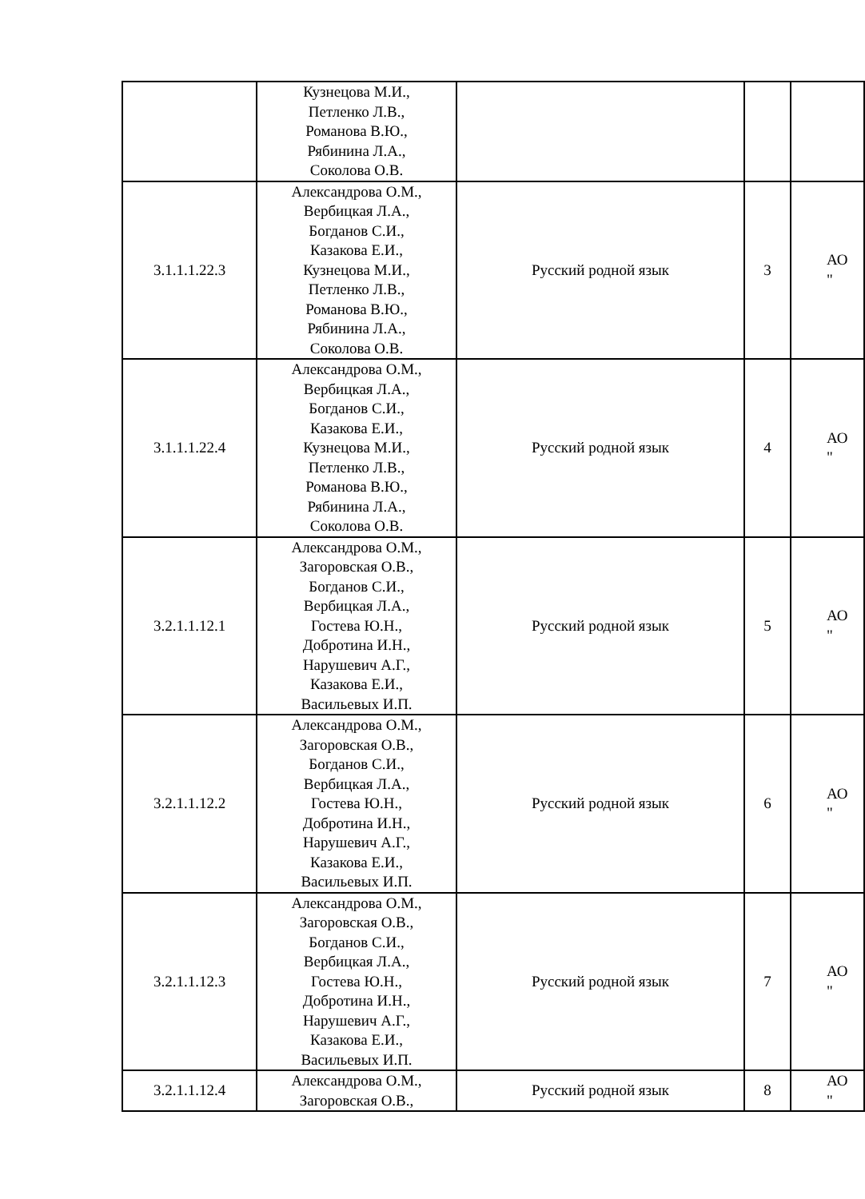| | Кузнецова М.И., Петленко Л.В., Романова В.Ю., Рябинина Л.А., Соколова О.В. | | | |
| 3.1.1.1.22.3 | Александрова О.М., Вербицкая Л.А., Богданов С.И., Казакова Е.И., Кузнецова М.И., Петленко Л.В., Романова В.Ю., Рябинина Л.А., Соколова О.В. | Русский родной язык | 3 | АО " |
| 3.1.1.1.22.4 | Александрова О.М., Вербицкая Л.А., Богданов С.И., Казакова Е.И., Кузнецова М.И., Петленко Л.В., Романова В.Ю., Рябинина Л.А., Соколова О.В. | Русский родной язык | 4 | АО " |
| 3.2.1.1.12.1 | Александрова О.М., Загоровская О.В., Богданов С.И., Вербицкая Л.А., Гостева Ю.Н., Добротина И.Н., Нарушевич А.Г., Казакова Е.И., Васильевых И.П. | Русский родной язык | 5 | АО " |
| 3.2.1.1.12.2 | Александрова О.М., Загоровская О.В., Богданов С.И., Вербицкая Л.А., Гостева Ю.Н., Добротина И.Н., Нарушевич А.Г., Казакова Е.И., Васильевых И.П. | Русский родной язык | 6 | АО " |
| 3.2.1.1.12.3 | Александрова О.М., Загоровская О.В., Богданов С.И., Вербицкая Л.А., Гостева Ю.Н., Добротина И.Н., Нарушевич А.Г., Казакова Е.И., Васильевых И.П. | Русский родной язык | 7 | АО " |
| 3.2.1.1.12.4 | Александрова О.М., Загоровская О.В., | Русский родной язык | 8 | АО " |